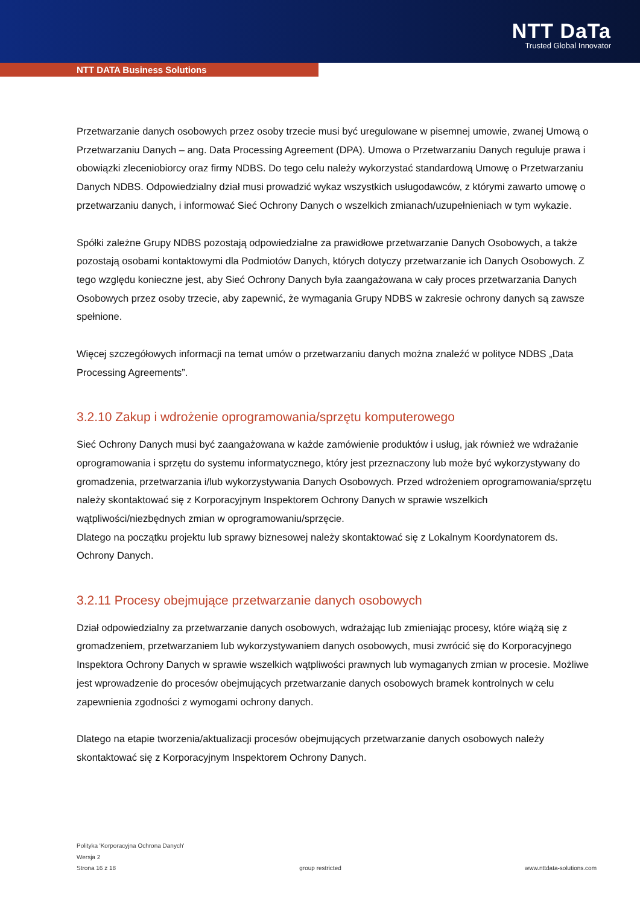NTT DaTa
Trusted Global Innovator
NTT DATA Business Solutions
Przetwarzanie danych osobowych przez osoby trzecie musi być uregulowane w pisemnej umowie, zwanej Umową o Przetwarzaniu Danych – ang. Data Processing Agreement (DPA). Umowa o Przetwarzaniu Danych reguluje prawa i obowiązki zleceniobiorcy oraz firmy NDBS. Do tego celu należy wykorzystać standardową Umowę o Przetwarzaniu Danych NDBS. Odpowiedzialny dział musi prowadzić wykaz wszystkich usługodawców, z którymi zawarto umowę o przetwarzaniu danych, i informować Sieć Ochrony Danych o wszelkich zmianach/uzupełnieniach w tym wykazie.
Spółki zależne Grupy NDBS pozostają odpowiedzialne za prawidłowe przetwarzanie Danych Osobowych, a także pozostają osobami kontaktowymi dla Podmiotów Danych, których dotyczy przetwarzanie ich Danych Osobowych. Z tego względu konieczne jest, aby Sieć Ochrony Danych była zaangażowana w cały proces przetwarzania Danych Osobowych przez osoby trzecie, aby zapewnić, że wymagania Grupy NDBS w zakresie ochrony danych są zawsze spełnione.
Więcej szczegółowych informacji na temat umów o przetwarzaniu danych można znaleźć w polityce NDBS „Data Processing Agreements”.
3.2.10 Zakup i wdrożenie oprogramowania/sprzętu komputerowego
Sieć Ochrony Danych musi być zaangażowana w każde zamówienie produktów i usług, jak również we wdrażanie oprogramowania i sprzętu do systemu informatycznego, który jest przeznaczony lub może być wykorzystywany do gromadzenia, przetwarzania i/lub wykorzystywania Danych Osobowych. Przed wdrożeniem oprogramowania/sprzętu należy skontaktować się z Korporacyjnym Inspektorem Ochrony Danych w sprawie wszelkich wątpliwości/niezbędnych zmian w oprogramowaniu/sprzęcie.
Dlatego na początku projektu lub sprawy biznesowej należy skontaktować się z Lokalnym Koordynatorem ds. Ochrony Danych.
3.2.11 Procesy obejmujące przetwarzanie danych osobowych
Dział odpowiedzialny za przetwarzanie danych osobowych, wdrażając lub zmieniając procesy, które wiążą się z gromadzeniem, przetwarzaniem lub wykorzystywaniem danych osobowych, musi zwrócić się do Korporacyjnego Inspektora Ochrony Danych w sprawie wszelkich wątpliwości prawnych lub wymaganych zmian w procesie. Możliwe jest wprowadzenie do procesów obejmujących przetwarzanie danych osobowych bramek kontrolnych w celu zapewnienia zgodności z wymogami ochrony danych.
Dlatego na etapie tworzenia/aktualizacji procesów obejmujących przetwarzanie danych osobowych należy skontaktować się z Korporacyjnym Inspektorem Ochrony Danych.
Polityka 'Korporacyjna Ochrona Danych'
Wersja 2
Strona 16 z 18 group restricted www.nttdata-solutions.com